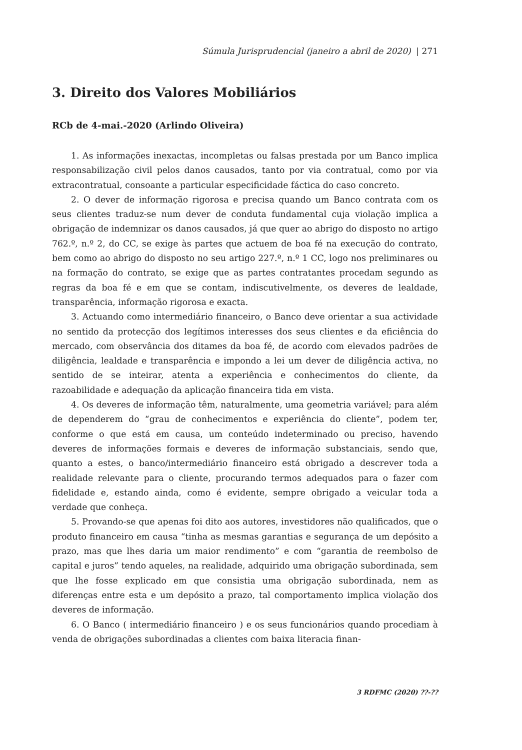Súmula Jurisprudencial (janeiro a abril de 2020) | 271
3. Direito dos Valores Mobiliários
RCb de 4-mai.-2020 (Arlindo Oliveira)
1. As informações inexactas, incompletas ou falsas prestada por um Banco implica responsabilização civil pelos danos causados, tanto por via contratual, como por via extracontratual, consoante a particular especificidade fáctica do caso concreto.
2. O dever de informação rigorosa e precisa quando um Banco contrata com os seus clientes traduz-se num dever de conduta fundamental cuja violação implica a obrigação de indemnizar os danos causados, já que quer ao abrigo do disposto no artigo 762.º, n.º 2, do CC, se exige às partes que actuem de boa fé na execução do contrato, bem como ao abrigo do disposto no seu artigo 227.º, n.º 1 CC, logo nos preliminares ou na formação do contrato, se exige que as partes contratantes procedam segundo as regras da boa fé e em que se contam, indiscutivelmente, os deveres de lealdade, transparência, informação rigorosa e exacta.
3. Actuando como intermediário financeiro, o Banco deve orientar a sua actividade no sentido da protecção dos legítimos interesses dos seus clientes e da eficiência do mercado, com observância dos ditames da boa fé, de acordo com elevados padrões de diligência, lealdade e transparência e impondo a lei um dever de diligência activa, no sentido de se inteirar, atenta a experiência e conhecimentos do cliente, da razoabilidade e adequação da aplicação financeira tida em vista.
4. Os deveres de informação têm, naturalmente, uma geometria variável; para além de dependerem do “grau de conhecimentos e experiência do cliente”, podem ter, conforme o que está em causa, um conteúdo indeterminado ou preciso, havendo deveres de informações formais e deveres de informação substanciais, sendo que, quanto a estes, o banco/intermediário financeiro está obrigado a descrever toda a realidade relevante para o cliente, procurando termos adequados para o fazer com fidelidade e, estando ainda, como é evidente, sempre obrigado a veicular toda a verdade que conheça.
5. Provando-se que apenas foi dito aos autores, investidores não qualificados, que o produto financeiro em causa “tinha as mesmas garantias e segurança de um depósito a prazo, mas que lhes daria um maior rendimento” e com “garantia de reembolso de capital e juros” tendo aqueles, na realidade, adquirido uma obrigação subordinada, sem que lhe fosse explicado em que consistia uma obrigação subordinada, nem as diferenças entre esta e um depósito a prazo, tal comportamento implica violação dos deveres de informação.
6. O Banco ( intermediário financeiro ) e os seus funcionários quando procediam à venda de obrigações subordinadas a clientes com baixa literacia finan-
3 RDFMC (2020) ??-??